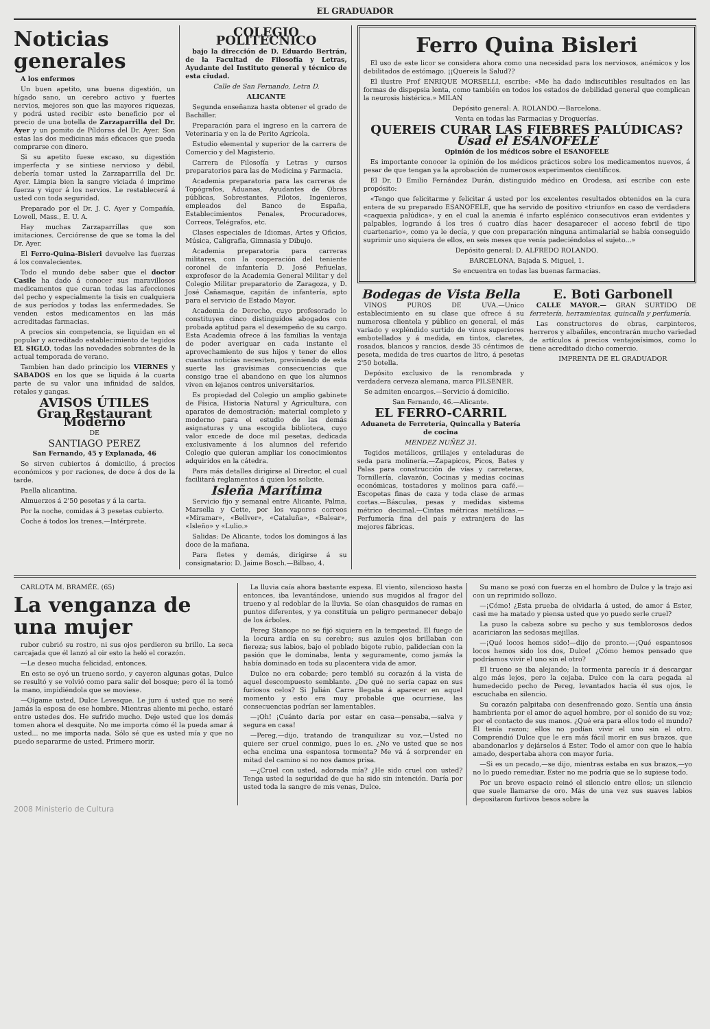EL GRADUADOR
Noticias generales
A los enfermos
Un buen apetito, una buena digestión, un hígado sano, un cerebro activo y fuertes nervios, mejores son que las mayores riquezas, y podrá usted recibir este beneficio por el precio de una botella de Zarzaparrilla del Dr. Ayer y un pomito de Píldoras del Dr. Ayer. Son estas las dos medicinas más eficaces que pueda comprarse con dinero.
Si su apetito fuese escaso, su digestión imperfecta y se sintiese nervioso y débil, debería tomar usted la Zarzaparrilla del Dr. Ayer. Limpia bien la sangre viciada é imprime fuerza y vigor á los nervios. Le restablecerá á usted con toda seguridad.
Preparado por el Dr. J. C. Ayer y Compañía, Lowell, Mass., E. U. A.
Hay muchas Zarzaparrillas que son imitaciones. Cerciórense de que se toma la del Dr. Ayer.
El Ferro-Quina-Bisleri devuelve las fuerzas á los convalecientes.
Todo el mundo debe saber que el doctor Casile ha dado á conocer sus maravillosos medicamentos que curan todas las afecciones del pecho y especialmente la tisis en cualquiera de sus períodos y todas las enfermedades. Se venden estos medicamentos en las más acreditadas farmacias.
A precios sin competencia, se liquidan en el popular y acreditado establecimiento de tegidos EL SIGLO, todas las novedades sobrantes de la actual temporada de verano.
Tambien han dado principio los VIERNES y SABADOS en los que se liquida á la cuarta parte de su valor una infinidad de saldos, retales y gangas.
AVISOS ÚTILES
Gran Restaurant Moderno
DE
SANTIAGO PEREZ
San Fernando, 45 y Explanada, 46
Se sirven cubiertos á domicilio, á precios económicos y por raciones, de doce á dos de la tarde.
Paella alicantina.
Almuerzos á 2'50 pesetas y á la carta.
Por la noche, comidas á 3 pesetas cubierto.
Coche á todos los trenes.—Intérprete.
COLEGIO POLITÉCNICO
bajo la dirección de D. Eduardo Bertrán, de la Facultad de Filosofía y Letras, Ayudante del Instituto general y técnico de esta ciudad.
Calle de San Fernando, Letra D.
ALICANTE
Segunda enseñanza hasta obtener el grado de Bachiller.
Preparación para el ingreso en la carrera de Veterinaria y en la de Perito Agrícola.
Estudio elemental y superior de la carrera de Comercio y del Magisterio.
Carrera de Filosofía y Letras y cursos preparatorios para las de Medicina y Farmacia.
Academia preparatoria para las carreras de Topógrafos, Aduanas, Ayudantes de Obras públicas, Sobrestantes, Pilotos, Ingenieros, empleados del Banco de España, Establecimientos Penales, Procuradores, Correos, Telégrafos, etc.
Clases especiales de Idiomas, Artes y Oficios, Música, Caligrafía, Gimnasia y Dibujo.
Academia preparatoria para carreras militares, con la cooperación del teniente coronel de infantería D. José Peñuelas, exprofesor de la Academia General Militar y del Colegio Militar preparatorio de Zaragoza, y D. José Cañamaque, capitán de infantería, apto para el servicio de Estado Mayor.
Academia de Derecho, cuyo profesorado lo constituyen cinco distinguidos abogados con probada aptitud para el desempeño de su cargo. Esta Academia ofrece á las familias la ventaja de poder averiguar en cada instante el aprovechamiento de sus hijos y tener de ellos cuantas noticias necesiten, previniendo de esta suerte las gravísimas consecuencias que consigo trae el abandono en que los alumnos viven en lejanos centros universitarios.
Es propiedad del Colegio un amplio gabinete de Física, Historia Natural y Agricultura, con aparatos de demostración; material completo y moderno para el estudio de las demás asignaturas y una escogida biblioteca, cuyo valor excede de doce mil pesetas, dedicada exclusivamente á los alumnos del referido Colegio que quieran ampliar los conocimientos adquiridos en la cátedra.
Para más detalles dirigirse al Director, el cual facilitará reglamentos á quien los solicite.
Isleña Marítima
Servicio fijo y semanal entre Alicante, Palma, Marsella y Cette, por los vapores correos «Miramar», «Bellver», «Cataluña», «Balear», «Isleño» y «Lulio.»
Salidas: De Alicante, todos los domingos á las doce de la mañana.
Para fletes y demás, dirigirse á su consignatario: D. Jaime Bosch.—Bilbao, 4.
Ferro Quina Bisleri
El uso de este licor se considera ahora como una necesidad para los nerviosos, anémicos y los debilitados de estómago. ¡¡Quereis la Salud??
El ilustre Prof ENRIQUE MORSELLI, escribe: «Me ha dado indiscutibles resultados en las formas de dispepsia lenta, como también en todos los estados de debilidad general que complican la neurosis histérica.» MILAN
Depósito general: A. ROLANDO.—Barcelona.
Venta en todas las Farmacias y Droguerías.
QUEREIS CURAR LAS FIEBRES PALÚDICAS?
Usad el ESANOFELE
Opinión de los médicos sobre el ESANOFELE
Es importante conocer la opinión de los médicos prácticos sobre los medicamentos nuevos, á pesar de que tengan ya la aprobación de numerosos experimentos científicos.
El Dr. D Emilio Fernández Durán, distinguido médico en Orodesa, así escribe con este propósito:
«Tengo que felicitarme y felicitar á usted por los excelentes resultados obtenidos en la cura entera de su preparado ESANOFELE, que ha servido de positivo «triunfo» en caso de verdadera «caquexia palúdica», y en el cual la anemia é infarto esplénico consecutivos eran evidentes y palpables, logrando á los tres ó cuatro días hacer desaparecer el acceso febril de tipo cuartenario», como ya le decía, y que con preparación ninguna antimalarial se había conseguido suprimir uno siquiera de ellos, en seis meses que venía padeciéndolas el sujeto...»
Depósito general: D. ALFREDO ROLANDO.
BARCELONA, Bajada S. Miguel, 1.
Se encuentra en todas las buenas farmacias.
Bodegas de Vista Bella
VINOS PUROS DE UVA.—Unico establecimiento en su clase que ofrece á su numerosa clientela y público en general, el más variado y expléndido surtido de vinos superiores embotellados y á medida, en tintos, claretes, rosados, blancos y rancios, desde 35 céntimos de peseta, medida de tres cuartos de litro, á pesetas 2'50 botella.
Depósito exclusivo de la renombrada y verdadera cerveza alemana, marca PILSENER.
Se admiten encargos.—Servicio á domicilio.
San Fernando, 46.—Alicante.
EL FERRO-CARRIL
Aduaneta de Ferretería, Quincalla y Batería de cocina
MENDEZ NUÑEZ 31.
Tegidos metálicos, grillajes y enteladuras de seda para molinería.—Zapapicos, Picos, Bates y Palas para construcción de vías y carreteras, Tornillería, clavazón, Cocinas y medias cocinas económicas, tostadores y molinos para café.—Escopetas finas de caza y toda clase de armas cortas.—Básculas, pesas y medidas sistema métrico decimal.—Cintas métricas metálicas.—Perfumería fina del país y extranjera de las mejores fábricas.
E. Boti Garbonell
CALLE MAYOR.— GRAN SURTIDO DE ferretería, herramientas, quincalla y perfumería.
Las constructores de obras, carpinteros, herreros y albañiles, encontrarán mucho variedad de artículos á precios ventajosísimos, como lo tiene acreditado dicho comercio.
IMPRENTA DE EL GRADUADOR
CARLOTA M. BRAMÉE. (65)
La venganza de una mujer
rubor cubrió su rostro, ni sus ojos perdieron su brillo. La seca carcajada que él lanzó al oir esto la heló el corazón.
—Le deseo mucha felicidad, entonces.
En esto se oyó un trueno sordo, y cayeron algunas gotas, Dulce se resultó y se volvió como para salir del bosque; pero él la tomó la mano, impidiéndola que se moviese.
—Oígame usted, Dulce Levesque. Le juro á usted que no seré jamás la esposa de ese hombre. Mientras aliente mi pecho, estaré entre ustedes dos. He sufrido mucho. Deje usted que los demás tomen ahora el desquite. No me importa cómo él la pueda amar á usted... no me importa nada. Sólo sé que es usted mía y que no puedo separarme de usted. Primero morir.
La lluvia caía ahora bastante espesa. El viento, silencioso hasta entonces, iba levantándose, uniendo sus mugidos al fragor del trueno y al redoblar de la lluvia. Se oían chasquidos de ramas en puntos diferentes, y ya constituía un peligro permanecer debajo de los árboles.
Pereg Stanope no se fijó siquiera en la tempestad. El fuego de la locura ardía en su cerebro; sus azules ojos brillaban con fiereza; sus labios, bajo el poblado bigote rubio, palidecían con la pasión que le dominaba, lenta y seguramente, como jamás la había dominado en toda su placentera vida de amor.
Dulce no era cobarde; pero tembló su corazón á la vista de aquel descompuesto semblante. ¿De qué no sería capaz en sus furiosos celos? Si Julián Carre llegaba á aparecer en aquel momento y esto era muy probable que ocurriese, las consecuencias podrían ser lamentables.
—¡Oh! ¡Cuánto daría por estar en casa—pensaba,—salva y segura en casa!
—Pereg,—dijo, tratando de tranquilizar su voz,—Usted no quiere ser cruel conmigo, pues lo es. ¿No ve usted que se nos echa encima una espantosa tormenta? Me vá á sorprender en mitad del camino si no nos damos prisa.
—¿Cruel con usted, adorada mía? ¿He sido cruel con usted? Tenga usted la seguridad de que ha sido sin intención. Daría por usted toda la sangre de mis venas, Dulce.
Su mano se posó con fuerza en el hombro de Dulce y la trajo así con un reprimido sollozo.
—¡Cómo! ¿Esta prueba de olvidarla á usted, de amor á Ester, casi me ha matado y piensa usted que yo puedo serle cruel?
La puso la cabeza sobre su pecho y sus temblorosos dedos acariciaron las sedosas mejillas.
—¡Qué locos hemos sido!—dijo de pronto.—¡Qué espantosos locos hemos sido los dos, Dulce! ¿Cómo hemos pensado que podríamos vivir el uno sin el otro?
El trueno se iba alejando; la tormenta parecía ir á descargar algo más lejos, pero la cejaba. Dulce con la cara pegada al humedecido pecho de Pereg, levantados hacia él sus ojos, le escuchaba en silencio.
Su corazón palpitaba con desenfrenado gozo. Sentía una ánsia hambrienta por el amor de aquel hombre, por el sonido de su voz; por el contacto de sus manos. ¿Qué era para ellos todo el mundo? Él tenía razon; ellos no podían vivir el uno sin el otro. Comprendió Dulce que le era más fácil morir en sus brazos, que abandonarlos y dejárselos á Ester. Todo el amor con que le había amado, despertaba ahora con mayor furia.
—Si es un pecado,—se dijo, mientras estaba en sus brazos,—yo no lo puedo remediar. Ester no me podría que se lo supiese todo.
Por un breve espacio reinó el silencio entre ellos; un silencio que suele llamarse de oro. Más de una vez sus suaves labios depositaron furtivos besos sobre la
2008 Ministerio de Cultura